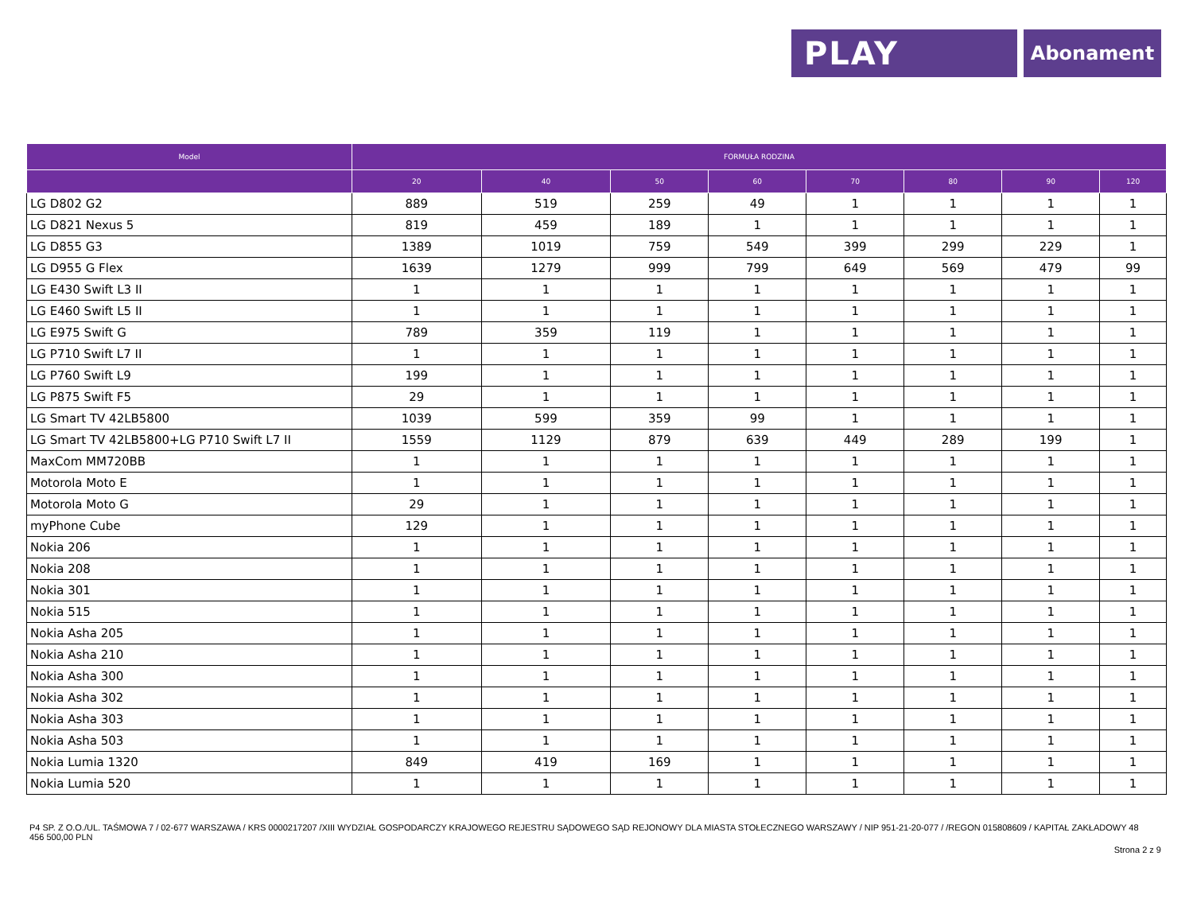PLAY Abonament
| Model | FORMUŁA RODZINA | | | | | | | |
| --- | --- | --- | --- | --- | --- | --- | --- | --- |
| | 20 | 40 | 50 | 60 | 70 | 80 | 90 | 120 |
| LG D802 G2 | 889 | 519 | 259 | 49 | 1 | 1 | 1 | 1 |
| LG D821 Nexus 5 | 819 | 459 | 189 | 1 | 1 | 1 | 1 | 1 |
| LG D855 G3 | 1389 | 1019 | 759 | 549 | 399 | 299 | 229 | 1 |
| LG D955 G Flex | 1639 | 1279 | 999 | 799 | 649 | 569 | 479 | 99 |
| LG E430 Swift L3 II | 1 | 1 | 1 | 1 | 1 | 1 | 1 | 1 |
| LG E460 Swift L5 II | 1 | 1 | 1 | 1 | 1 | 1 | 1 | 1 |
| LG E975 Swift G | 789 | 359 | 119 | 1 | 1 | 1 | 1 | 1 |
| LG P710 Swift L7 II | 1 | 1 | 1 | 1 | 1 | 1 | 1 | 1 |
| LG P760 Swift L9 | 199 | 1 | 1 | 1 | 1 | 1 | 1 | 1 |
| LG P875 Swift F5 | 29 | 1 | 1 | 1 | 1 | 1 | 1 | 1 |
| LG Smart TV 42LB5800 | 1039 | 599 | 359 | 99 | 1 | 1 | 1 | 1 |
| LG Smart TV 42LB5800+LG P710 Swift L7 II | 1559 | 1129 | 879 | 639 | 449 | 289 | 199 | 1 |
| MaxCom MM720BB | 1 | 1 | 1 | 1 | 1 | 1 | 1 | 1 |
| Motorola Moto E | 1 | 1 | 1 | 1 | 1 | 1 | 1 | 1 |
| Motorola Moto G | 29 | 1 | 1 | 1 | 1 | 1 | 1 | 1 |
| myPhone Cube | 129 | 1 | 1 | 1 | 1 | 1 | 1 | 1 |
| Nokia 206 | 1 | 1 | 1 | 1 | 1 | 1 | 1 | 1 |
| Nokia 208 | 1 | 1 | 1 | 1 | 1 | 1 | 1 | 1 |
| Nokia 301 | 1 | 1 | 1 | 1 | 1 | 1 | 1 | 1 |
| Nokia 515 | 1 | 1 | 1 | 1 | 1 | 1 | 1 | 1 |
| Nokia Asha 205 | 1 | 1 | 1 | 1 | 1 | 1 | 1 | 1 |
| Nokia Asha 210 | 1 | 1 | 1 | 1 | 1 | 1 | 1 | 1 |
| Nokia Asha 300 | 1 | 1 | 1 | 1 | 1 | 1 | 1 | 1 |
| Nokia Asha 302 | 1 | 1 | 1 | 1 | 1 | 1 | 1 | 1 |
| Nokia Asha 303 | 1 | 1 | 1 | 1 | 1 | 1 | 1 | 1 |
| Nokia Asha 503 | 1 | 1 | 1 | 1 | 1 | 1 | 1 | 1 |
| Nokia Lumia 1320 | 849 | 419 | 169 | 1 | 1 | 1 | 1 | 1 |
| Nokia Lumia 520 | 1 | 1 | 1 | 1 | 1 | 1 | 1 | 1 |
P4 SP. Z O.O./UL. TAŚMOWA 7 / 02-677 WARSZAWA / KRS 0000217207 /XIII WYDZIAŁ GOSPODARCZY KRAJOWEGO REJESTRU SĄDOWEGO SĄD REJONOWY DLA MIASTA STOŁECZNEGO WARSZAWY / NIP 951-21-20-077 / /REGON 015808609 / KAPITAŁ ZAKŁADOWY 48 456 500,00 PLN
Strona 2 z 9